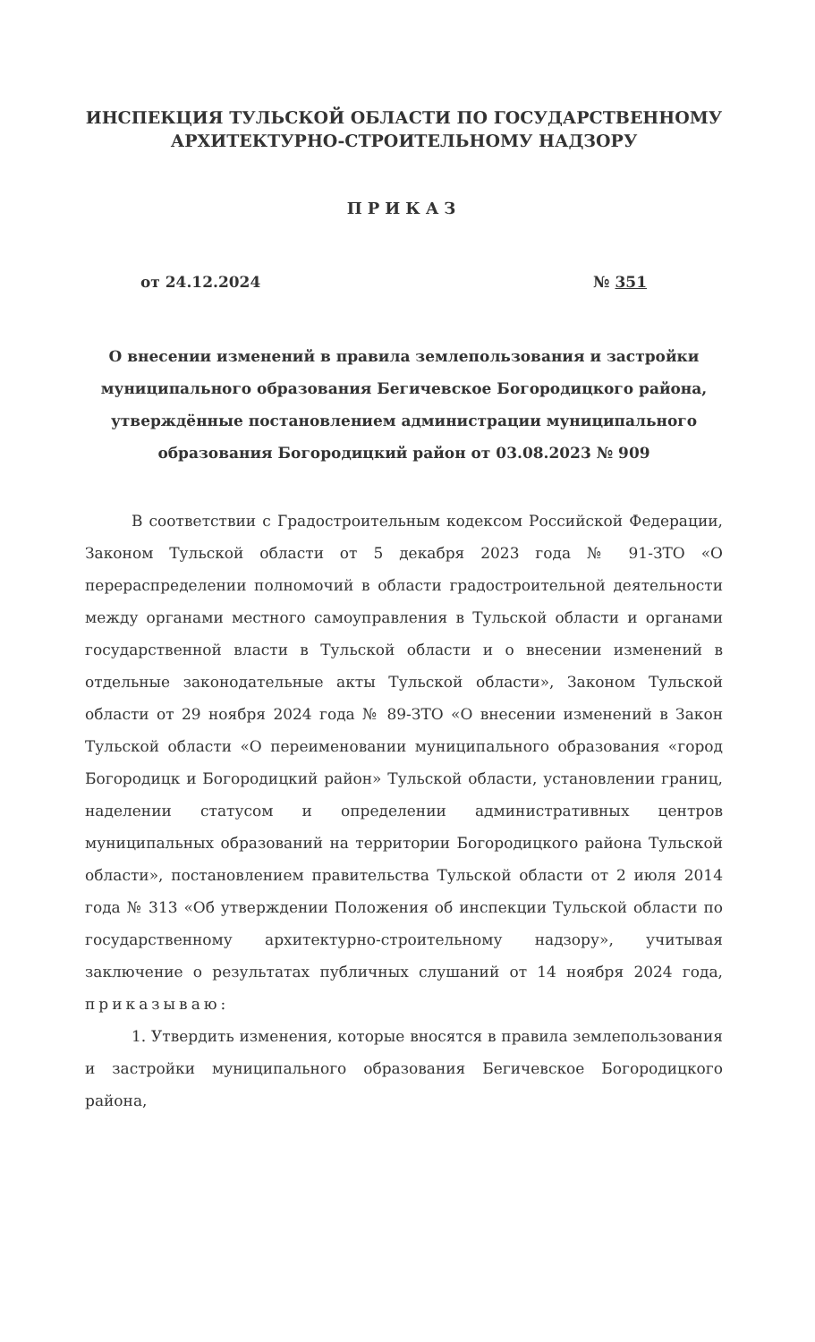ИНСПЕКЦИЯ ТУЛЬСКОЙ ОБЛАСТИ ПО ГОСУДАРСТВЕННОМУ
АРХИТЕКТУРНО-СТРОИТЕЛЬНОМУ НАДЗОРУ
ПРИКАЗ
от 24.12.2024 № 351
О внесении изменений в правила землепользования и застройки муниципального образования Бегичевское Богородицкого района, утверждённые постановлением администрации муниципального образования Богородицкий район от 03.08.2023 № 909
В соответствии с Градостроительным кодексом Российской Федерации, Законом Тульской области от 5 декабря 2023 года № 91-ЗТО «О перераспределении полномочий в области градостроительной деятельности между органами местного самоуправления в Тульской области и органами государственной власти в Тульской области и о внесении изменений в отдельные законодательные акты Тульской области», Законом Тульской области от 29 ноября 2024 года № 89-ЗТО «О внесении изменений в Закон Тульской области «О переименовании муниципального образования «город Богородицк и Богородицкий район» Тульской области, установлении границ, наделении статусом и определении административных центров муниципальных образований на территории Богородицкого района Тульской области», постановлением правительства Тульской области от 2 июля 2014 года № 313 «Об утверждении Положения об инспекции Тульской области по государственному архитектурно-строительному надзору», учитывая заключение о результатах публичных слушаний от 14 ноября 2024 года, приказываю:
1. Утвердить изменения, которые вносятся в правила землепользования и застройки муниципального образования Бегичевское Богородицкого района,